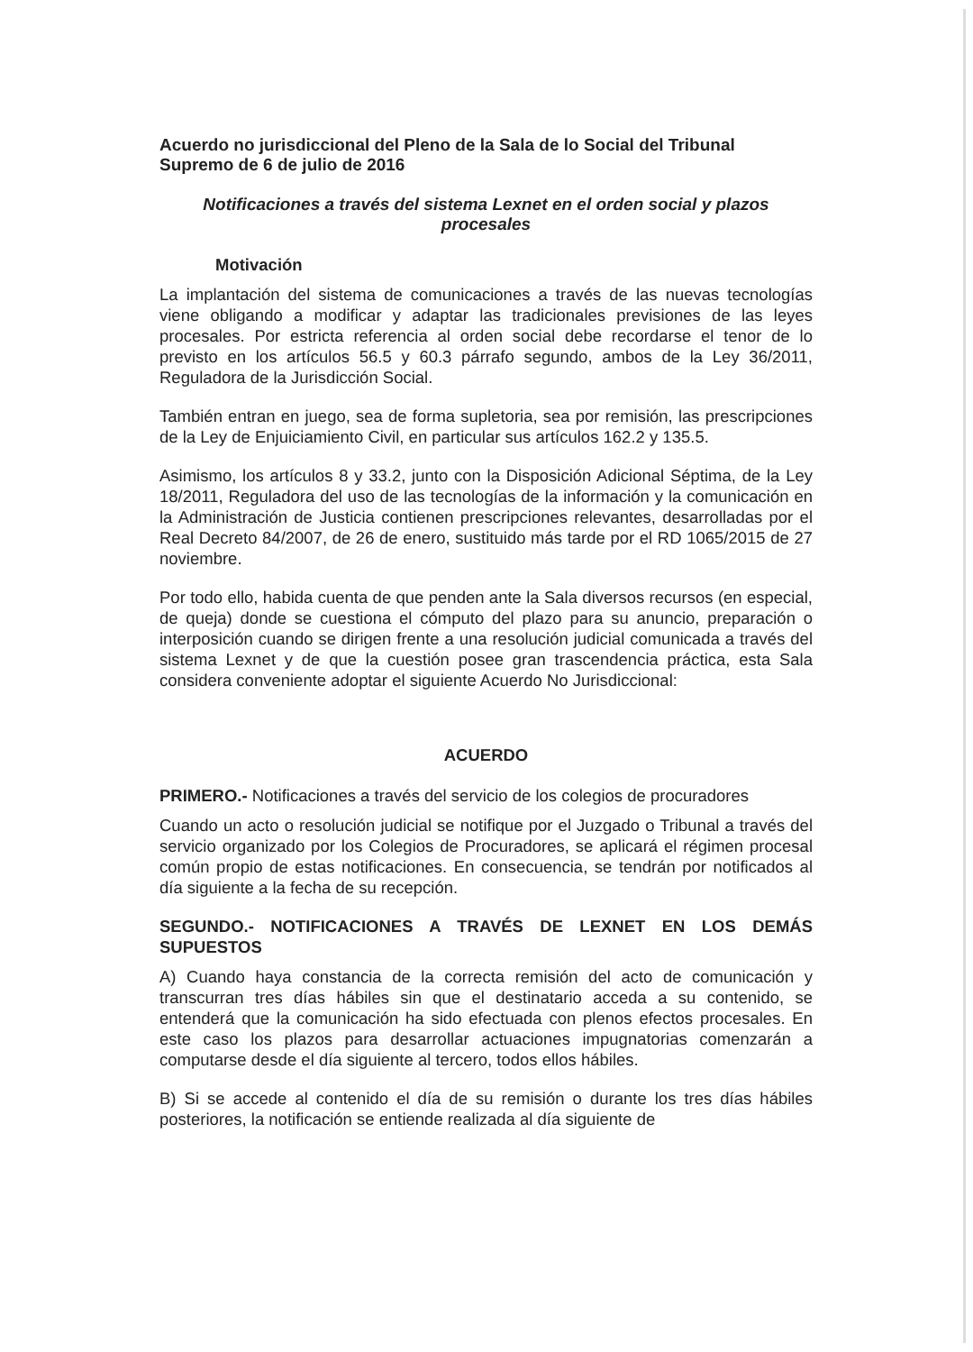Acuerdo no jurisdiccional del Pleno de la Sala de lo Social del Tribunal Supremo de 6 de julio de 2016
Notificaciones a través del sistema Lexnet en el orden social y plazos procesales
Motivación
La implantación del sistema de comunicaciones a través de las nuevas tecnologías viene obligando a modificar y adaptar las tradicionales previsiones de las leyes procesales. Por estricta referencia al orden social debe recordarse el tenor de lo previsto en los artículos 56.5 y 60.3 párrafo segundo, ambos de la Ley 36/2011, Reguladora de la Jurisdicción Social.
También entran en juego, sea de forma supletoria, sea por remisión, las prescripciones de la Ley de Enjuiciamiento Civil, en particular sus artículos 162.2 y 135.5.
Asimismo, los artículos 8 y 33.2, junto con la Disposición Adicional Séptima, de la Ley 18/2011, Reguladora del uso de las tecnologías de la información y la comunicación en la Administración de Justicia contienen prescripciones relevantes, desarrolladas por el Real Decreto 84/2007, de 26 de enero, sustituido más tarde por el RD 1065/2015 de 27 noviembre.
Por todo ello, habida cuenta de que penden ante la Sala diversos recursos (en especial, de queja) donde se cuestiona el cómputo del plazo para su anuncio, preparación o interposición cuando se dirigen frente a una resolución judicial comunicada a través del sistema Lexnet y de que la cuestión posee gran trascendencia práctica, esta Sala considera conveniente adoptar el siguiente Acuerdo No Jurisdiccional:
ACUERDO
PRIMERO.- Notificaciones a través del servicio de los colegios de procuradores
Cuando un acto o resolución judicial se notifique por el Juzgado o Tribunal a través del servicio organizado por los Colegios de Procuradores, se aplicará el régimen procesal común propio de estas notificaciones. En consecuencia, se tendrán por notificados al día siguiente a la fecha de su recepción.
SEGUNDO.- NOTIFICACIONES A TRAVÉS DE LEXNET EN LOS DEMÁS SUPUESTOS
A) Cuando haya constancia de la correcta remisión del acto de comunicación y transcurran tres días hábiles sin que el destinatario acceda a su contenido, se entenderá que la comunicación ha sido efectuada con plenos efectos procesales. En este caso los plazos para desarrollar actuaciones impugnatorias comenzarán a computarse desde el día siguiente al tercero, todos ellos hábiles.
B) Si se accede al contenido el día de su remisión o durante los tres días hábiles posteriores, la notificación se entiende realizada al día siguiente de